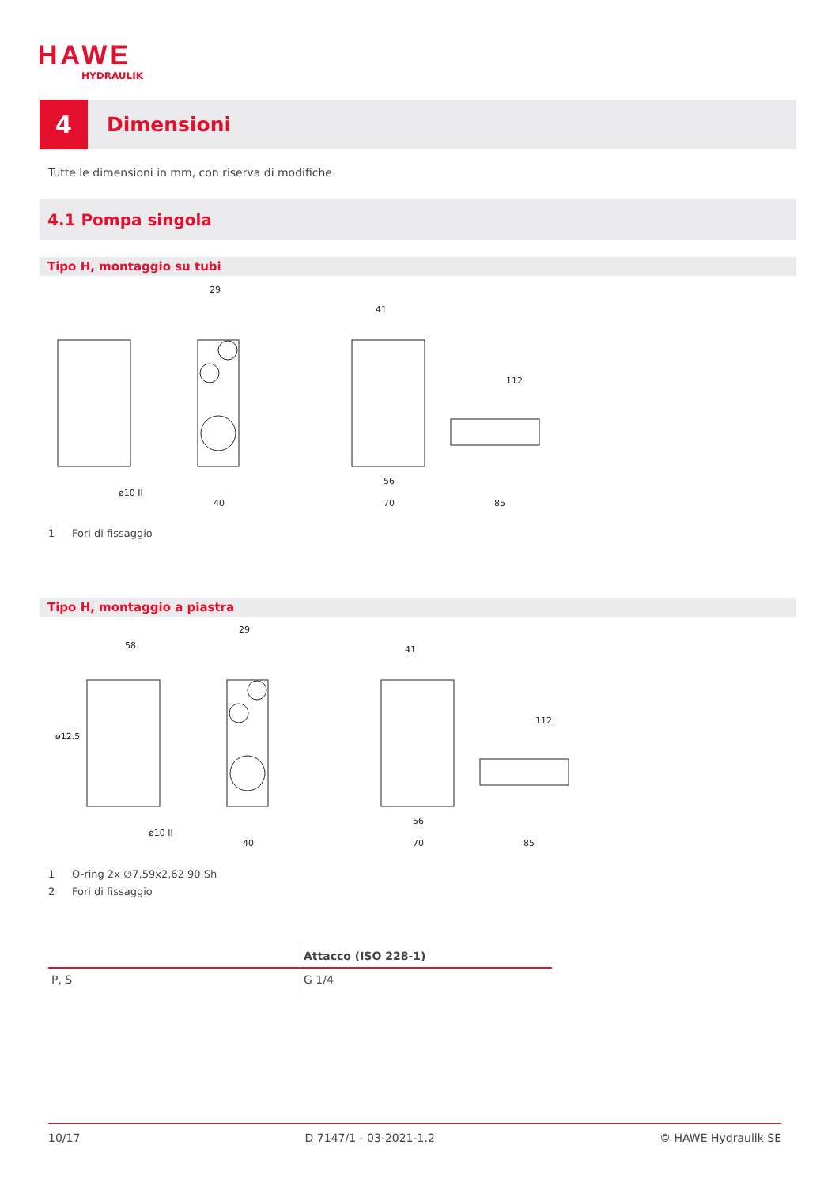HAWE
HYDRAULIK
4
Dimensioni
Tutte le dimensioni in mm, con riserva di modifiche.
4.1 Pompa singola
Tipo H, montaggio su tubi
29
41
112
40
70
85
56
ø10 II
1 Fori di fissaggio
Tipo H, montaggio a piastra
58
ø12.5
29
41
112
40
70
85
56
ø10 II
1 O-ring 2x ∅7,59x2,62 90 Sh
2 Fori di fissaggio
| | Attacco (ISO 228-1) |
| --- | --- |
| P, S | G 1/4 |
10/17 D 7147/1 - 03-2021-1.2 © HAWE Hydraulik SE